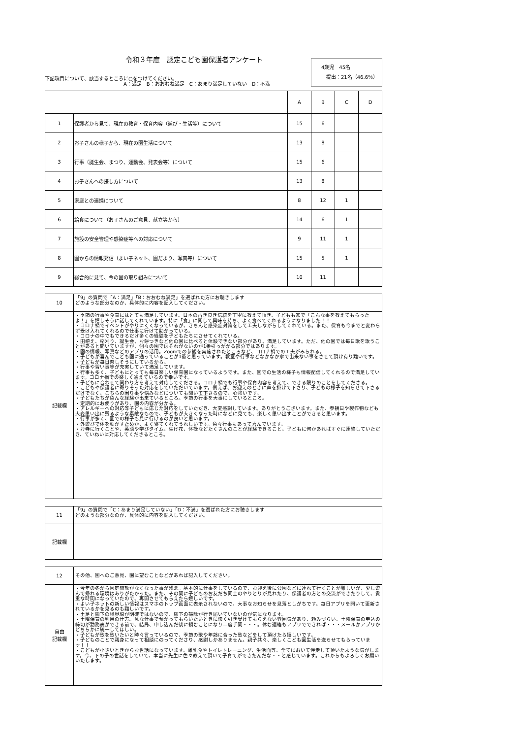令和３年度　認定こども園保護者アンケート
下記項目について、該当するところに○をつけてください。
　　　　　　　　　　　　　　　　A：満足　B：おおむね満足　C：あまり満足していない　D：不満
4歳児　45名
　提出：21名（46.6％）
| | | A | B | C | D |
| --- | --- | --- | --- | --- | --- |
| 1 | 保護者から見て、現在の教育・保育内容（遊び・生活等）について | 15 | 6 | | |
| 2 | お子さんの様子から、現在の園生活について | 13 | 8 | | |
| 3 | 行事（誕生会、まつり、運動会、発表会等）について | 15 | 6 | | |
| 4 | お子さんへの接し方について | 13 | 8 | | |
| 5 | 家庭との連携について | 8 | 12 | 1 | |
| 6 | 給食について（お子さんのご意見、献立等から） | 14 | 6 | 1 | |
| 7 | 施設の安全管理や感染症等への対応について | 9 | 11 | 1 | |
| 8 | 園からの情報発信（よい子ネット、園だより、写真等）について | 15 | 5 | 1 | |
| 9 | 総合的に見て、今の園の取り組みについて | 10 | 11 | | |
| 10 | 「9」の質問で「A：満足」「B：おおむね満足」を選ばれた方にお聴きします どのような部分なのか、具体的に内容を記入してください。 |
| 記載欄 | ・季節の行事や食育にはとても満足しています。日本の古き良き伝統を丁寧に教えて頂き、子どもも家で「こんな事を教えてもらったよ！」を嬉しそうに話してくれています。特に「食」に関して興味を持ち、よく食べてくれるようになりました！！ ・コロナ禍でイベントがやりにくくなっているが、きちんと感染症対策をして工夫しながらしてくれている。また、保育も今までと変わらず受け入れてくれるので仕事に行けて助かっている。 ・コロナの中でもできるだけ多くの経験を子どもたちにさせてくれている。 ・田植え、稲刈り、誕生会、お餅つきなど他の園に比べると体験できない部分があり、満足しています。ただ、他の園では毎日歌を歌うことがあると聞いていますが、個々の園ではそれがないのが1番引っかかる部分ではあります。 ・園の情報、写真などのアプリの活用。Zoomでの参観を実施されたところなど、コロナ禍での工夫がみられる。 ・子どもが喜んでこども園に通っていることが1番と思っています。教室や行事などなかなか家で出来ない事をさせて頂け有り難いです。 ・子どもが毎日楽しそうにしているから。 ・行事や習い事等が充実していて満足しています。 ・行事も多く、子どもにとっても毎日楽しい保育園になっているようです。また、園での生活の様子も情報配信してくれるので満足しています。コロナ禍での楽しく通えているので幸いです。 ・子どもに合わせて関わり方を考えて対応してくださる。コロナ禍でも行事や保育内容を考えて、できる限りのことをしてくださる。 ・こどもや保護者に寄りそった対応をしていただいています。例えば、お迎えのときに声を掛けて下さり、子どもの様子を知らせて下さるだけでなく、こちらの困り事や悩みなどについても聞いて下さるので、心強いです。 ・子どもたちが色んな経験が出来ているところ。季節の行事を大事にしているところ。 ・定期的にお便りがあり、園の内容が分かる。 ・アレルギーへの対応等子どもに応じた対応をしていただき、大変感謝しています。ありがとうございます。また、参観日や製作物なども大変思い出に残るような素敵なもので、子どもが大きくなった時になどに見ても、楽しく思い出すことができると思います。 ・行事が多く、園での様子も見に行けるのが良いと思います。 ・外遊びで体を動かすためか、よく寝てくれてうれしいです。色々行事もあって喜んでいます。 ・お寺に行くことや、英語や学びタイム、生け花、体操などたくさんのことが経験できること。子どもに何かあればすぐに連絡していただき、ていねいに対応してくださるところ。 |
| 11 | 「9」の質問で「C：あまり満足していない」「D：不満」を選ばれた方にお聴きします どのような部分なのか、具体的に内容を記入してください。 |
| 記載欄 | |
| 12 | その他、園へのご意見、園に望むことなどがあれば記入してください。 |
| 自由 記載欄 | ・今年の冬から園庭開放がなくなった事が残念。基本的に仕事をしているので、お迎え後に公園などに連れて行くことが難しいが、少し遊んで帰れる環境はありがたかった。また、その間に子どものお友だち同士のやりとりが見れたり、保護者の方との交流ができたりして、貴重な時間になっていたので、再開させてもらえたら嬉しいです。 ・よい子ネットの新しい情報はスマホのトップ画面に表示されないので、大事なお知らせを見落としがちです。毎日アプリを開いて更新されているかを見るのも難しいです。 ・土足と廊下の境界線が明確ではないので、廊下の掃除が行き届いていないのが気になります。 ・土曜保育の利用の仕方。急な仕事で預かってもらいたいときに快く引き受けてもらえない雰囲気があり、頼みづらい。土曜保育の申込の締切が勤務表ができる前で、結局、申し込んだ後に頼むことになり二度手間・・・。休む連絡もアプリでできれば・・・メールかアプリかどちらかに統一してほしい。 ・子どもが歌を歌いたいと時々言っているので、季節の歌や年齢に合った歌などをして頂けたら嬉しいです。 ・子どものことで親身になって相談にのってくださり、感謝しかありません。親子共々、楽しくこども園生活を送らせてもらっています！！ ・こどもが小さいときからお世話になっています。離乳食やトイレトレーニング、生活面等、全てにおいて伴走して頂いたような気がします。今、下の子の世話をしていて、本当に先生に色々教えて頂いて子育てができたんだな・・と感じています。これからもよろしくお願いいたします。 |